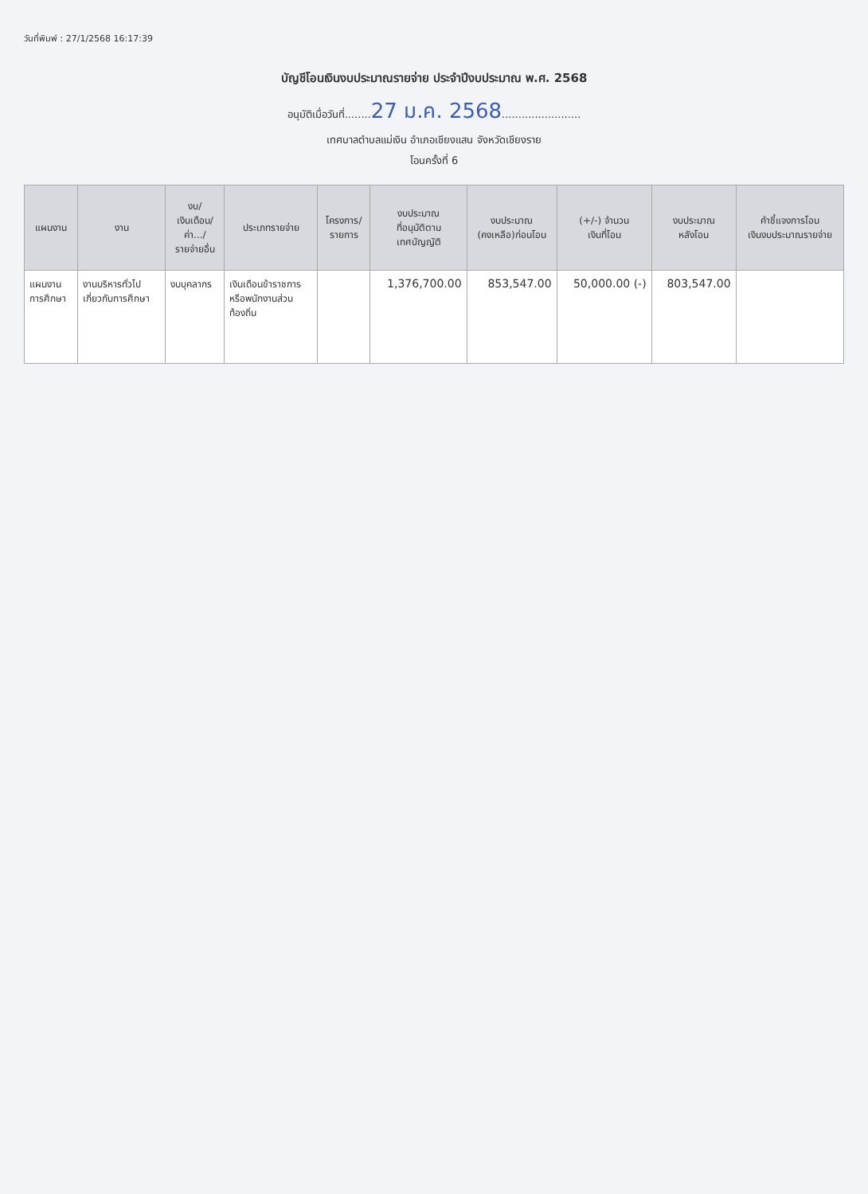วันที่พิมพ์ : 27/1/2568 16:17:39
บัญชีโอนเงินงบประมาณรายจ่าย ประจำปีงบประมาณ พ.ศ. 2568
อนุมัติเมื่อวันที่........27 ม.ค. 2568........................
เทศบาลตำบลแม่เงิน อำเภอเชียงแสน จังหวัดเชียงราย
โอนครั้งที่ 6
| แผนงาน | งาน | งบ/ เงินเดือน/ ค่า.../ รายจ่ายอื่น | ประเภทรายจ่าย | โครงการ/ รายการ | งบประมาณ ที่อนุมัติตาม เทศบัญญัติ | งบประมาณ (คงเหลือ)ก่อนโอน | (+/-) จำนวน เงินที่โอน | งบประมาณ หลังโอน | คำชี้แจงการโอน เงินงบประมาณรายจ่าย |
| --- | --- | --- | --- | --- | --- | --- | --- | --- | --- |
| แผนงาน การศึกษา | งานบริหารทั่วไป เกี่ยวกับการศึกษา | งบบุคลากร | เงินเดือนข้าราชการ หรือพนักงานส่วน ท้องถิ่น | | 1,376,700.00 | 853,547.00 | 50,000.00 (-) | 803,547.00 | |